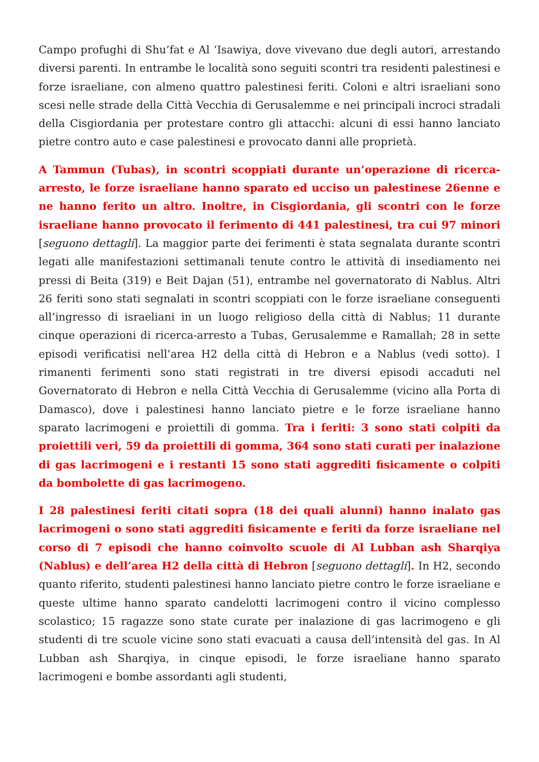Campo profughi di Shu’fat e Al ‘Isawiya, dove vivevano due degli autori, arrestando diversi parenti. In entrambe le località sono seguiti scontri tra residenti palestinesi e forze israeliane, con almeno quattro palestinesi feriti. Coloni e altri israeliani sono scesi nelle strade della Città Vecchia di Gerusalemme e nei principali incroci stradali della Cisgiordania per protestare contro gli attacchi: alcuni di essi hanno lanciato pietre contro auto e case palestinesi e provocato danni alle proprietà.
A Tammun (Tubas), in scontri scoppiati durante un’operazione di ricerca-arresto, le forze israeliane hanno sparato ed ucciso un palestinese 26enne e ne hanno ferito un altro. Inoltre, in Cisgiordania, gli scontri con le forze israeliane hanno provocato il ferimento di 441 palestinesi, tra cui 97 minori [seguono dettagli]. La maggior parte dei ferimenti è stata segnalata durante scontri legati alle manifestazioni settimanali tenute contro le attività di insediamento nei pressi di Beita (319) e Beit Dajan (51), entrambe nel governatorato di Nablus. Altri 26 feriti sono stati segnalati in scontri scoppiati con le forze israeliane conseguenti all’ingresso di israeliani in un luogo religioso della città di Nablus; 11 durante cinque operazioni di ricerca-arresto a Tubas, Gerusalemme e Ramallah; 28 in sette episodi verificatisi nell’area H2 della città di Hebron e a Nablus (vedi sotto). I rimanenti ferimenti sono stati registrati in tre diversi episodi accaduti nel Governatorato di Hebron e nella Città Vecchia di Gerusalemme (vicino alla Porta di Damasco), dove i palestinesi hanno lanciato pietre e le forze israeliane hanno sparato lacrimogeni e proiettili di gomma. Tra i feriti: 3 sono stati colpiti da proiettili veri, 59 da proiettili di gomma, 364 sono stati curati per inalazione di gas lacrimogeni e i restanti 15 sono stati aggrediti fisicamente o colpiti da bombolette di gas lacrimogeno.
I 28 palestinesi feriti citati sopra (18 dei quali alunni) hanno inalato gas lacrimogeni o sono stati aggrediti fisicamente e feriti da forze israeliane nel corso di 7 episodi che hanno coinvolto scuole di Al Lubban ash Sharqiya (Nablus) e dell’area H2 della città di Hebron [seguono dettagli]. In H2, secondo quanto riferito, studenti palestinesi hanno lanciato pietre contro le forze israeliane e queste ultime hanno sparato candelotti lacrimogeni contro il vicino complesso scolastico; 15 ragazze sono state curate per inalazione di gas lacrimogeno e gli studenti di tre scuole vicine sono stati evacuati a causa dell’intensità del gas. In Al Lubban ash Sharqiya, in cinque episodi, le forze israeliane hanno sparato lacrimogeni e bombe assordanti agli studenti,